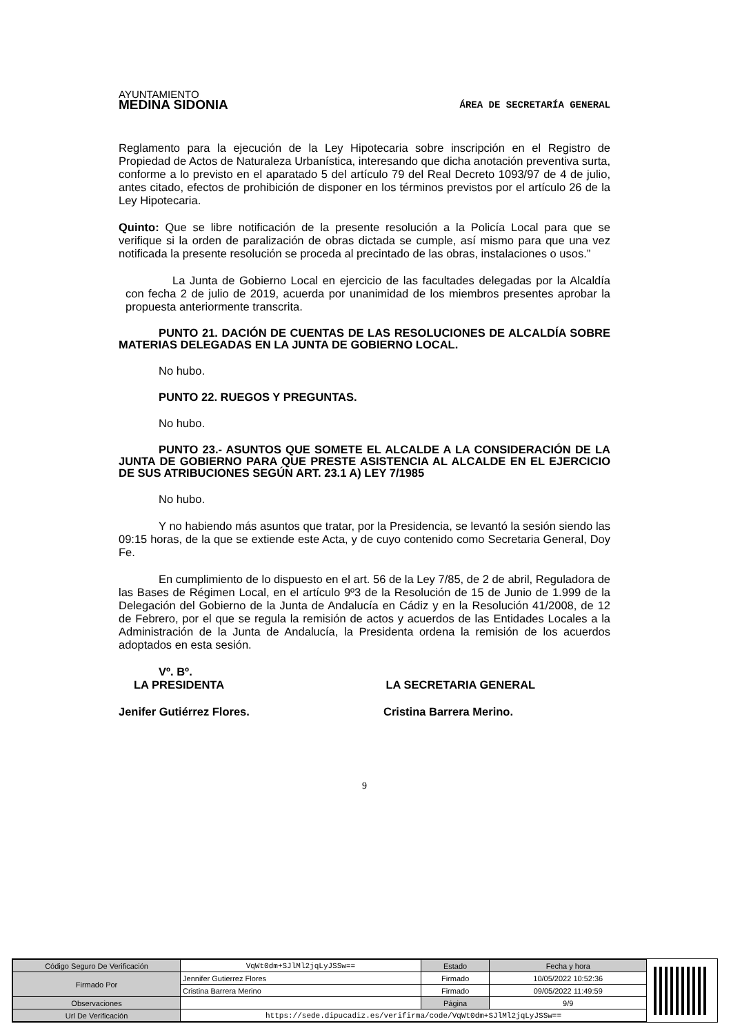AYUNTAMIENTO
MEDINA SIDONIA
ÁREA DE SECRETARÍA GENERAL
Reglamento para la ejecución de la Ley Hipotecaria sobre inscripción en el Registro de Propiedad de Actos de Naturaleza Urbanística, interesando que dicha anotación preventiva surta, conforme a lo previsto en el aparatado 5 del artículo 79 del Real Decreto 1093/97 de 4 de julio, antes citado, efectos de prohibición de disponer en los términos previstos por el artículo 26 de la Ley Hipotecaria.
Quinto: Que se libre notificación de la presente resolución a la Policía Local para que se verifique si la orden de paralización de obras dictada se cumple, así mismo para que una vez notificada la presente resolución se proceda al precintado de las obras, instalaciones o usos.”
La Junta de Gobierno Local en ejercicio de las facultades delegadas por la Alcaldía con fecha 2 de julio de 2019, acuerda por unanimidad de los miembros presentes aprobar la propuesta anteriormente transcrita.
PUNTO 21. DACIÓN DE CUENTAS DE LAS RESOLUCIONES DE ALCALDÍA SOBRE MATERIAS DELEGADAS EN LA JUNTA DE GOBIERNO LOCAL.
No hubo.
PUNTO 22. RUEGOS Y PREGUNTAS.
No hubo.
PUNTO 23.- ASUNTOS QUE SOMETE EL ALCALDE A LA CONSIDERACIÓN DE LA JUNTA DE GOBIERNO PARA QUE PRESTE ASISTENCIA AL ALCALDE EN EL EJERCICIO DE SUS ATRIBUCIONES SEGÚN ART. 23.1 A) LEY 7/1985
No hubo.
Y no habiendo más asuntos que tratar, por la Presidencia, se levantó la sesión siendo las 09:15 horas, de la que se extiende este Acta, y de cuyo contenido como Secretaria General, Doy Fe.
En cumplimiento de lo dispuesto en el art. 56 de la Ley 7/85, de 2 de abril, Reguladora de las Bases de Régimen Local, en el artículo 9º3 de la Resolución de 15 de Junio de 1.999 de la Delegación del Gobierno de la Junta de Andalucía en Cádiz y en la Resolución 41/2008, de 12 de Febrero, por el que se regula la remisión de actos y acuerdos de las Entidades Locales a la Administración de la Junta de Andalucía, la Presidenta ordena la remisión de los acuerdos adoptados en esta sesión.
Vº. Bº.
LA PRESIDENTA LA SECRETARIA GENERAL
Jenifer Gutiérrez Flores. Cristina Barrera Merino.
9
| Código Seguro De Verificación | VqWt0dm+SJlMl2jqLyJSSw== | Estado | Fecha y hora |
| Firmado Por | Jennifer Gutierrez Flores | Firmado | 10/05/2022 10:52:36 |
| | Cristina Barrera Merino | Firmado | 09/05/2022 11:49:59 |
| Observaciones | | Página | 9/9 |
| Url De Verificación | https://sede.dipucadiz.es/verifirma/code/VqWt0dm+SJlMl2jqLyJSSw== | | |